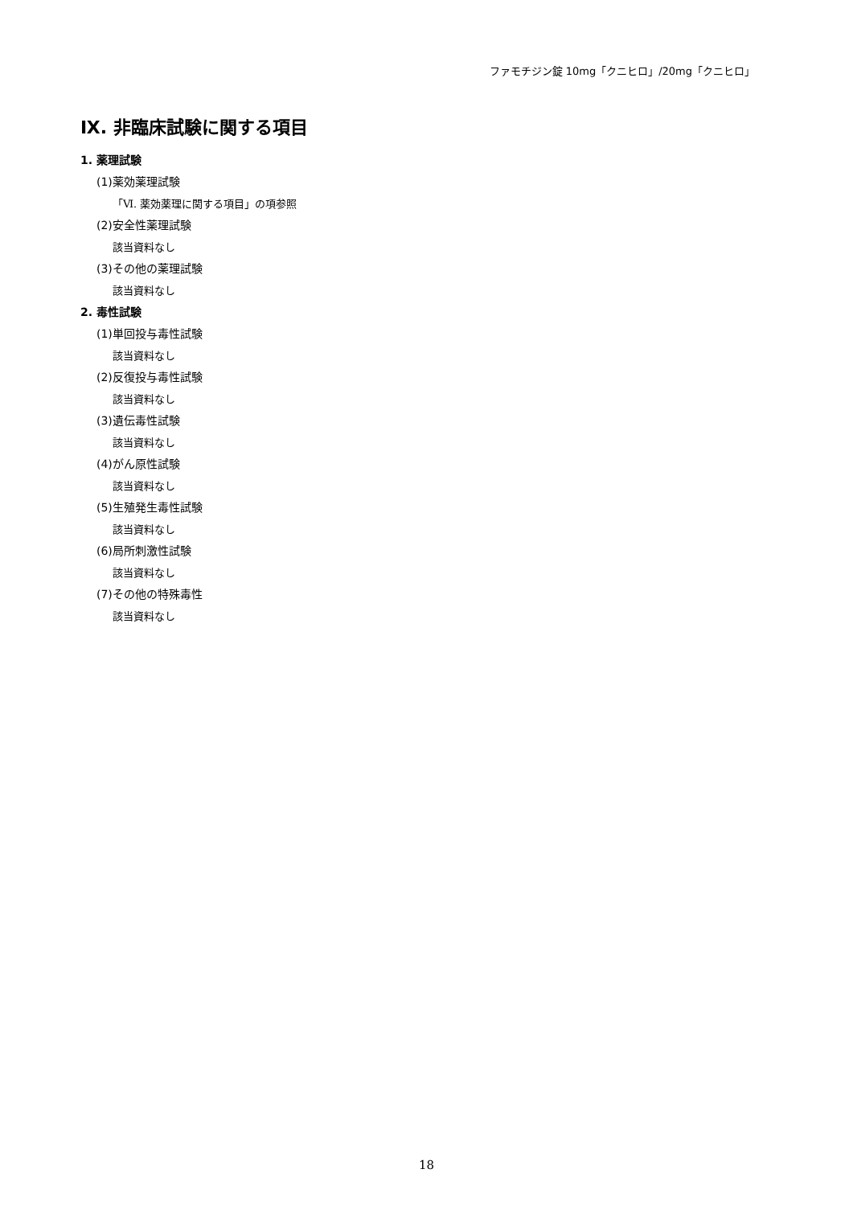ファモチジン錠 10mg「クニヒロ」/20mg「クニヒロ」
Ⅸ. 非臨床試験に関する項目
1. 薬理試験
(1)薬効薬理試験
「Ⅵ. 薬効薬理に関する項目」の項参照
(2)安全性薬理試験
該当資料なし
(3)その他の薬理試験
該当資料なし
2. 毒性試験
(1)単回投与毒性試験
該当資料なし
(2)反復投与毒性試験
該当資料なし
(3)遺伝毒性試験
該当資料なし
(4)がん原性試験
該当資料なし
(5)生殖発生毒性試験
該当資料なし
(6)局所刺激性試験
該当資料なし
(7)その他の特殊毒性
該当資料なし
18